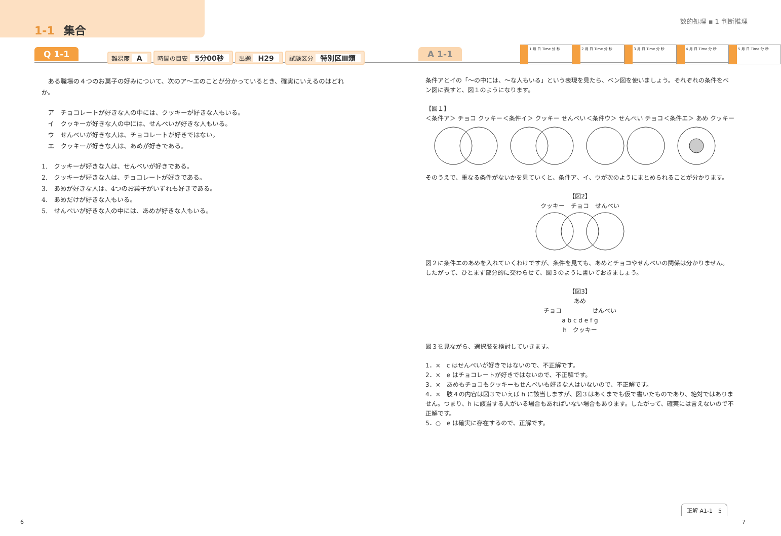1-1 集合
数的処理 ▪ 1 判断推理
Q 1-1
難易度 A 時間の目安 5分00秒 出題 H29 試験区分 特別区Ⅲ類
A 1-1
1 月 日 Time 分 秒 2 月 日 Time 分 秒 3 月 日 Time 分 秒 4 月 日 Time 分 秒 5 月 日 Time 分 秒
　ある職場の４つのお菓子の好みについて、次のア～エのことが分かっているとき、確実にいえるのはどれか。
　ア　チョコレートが好きな人の中には、クッキーが好きな人もいる。
　イ　クッキーが好きな人の中には、せんべいが好きな人もいる。
　ウ　せんべいが好きな人は、チョコレートが好きではない。
　エ　クッキーが好きな人は、あめが好きである。
1.　クッキーが好きな人は、せんべいが好きである。
2.　クッキーが好きな人は、チョコレートが好きである。
3.　あめが好きな人は、4つのお菓子がいずれも好きである。
4.　あめだけが好きな人もいる。
5.　せんべいが好きな人の中には、あめが好きな人もいる。
条件アとイの「～の中には、～な人もいる」という表現を見たら、ベン図を使いましょう。それぞれの条件をベン図に表すと、図１のようになります。
【図１】
＜条件ア＞ チョコ クッキー ＜条件イ＞ クッキー せんべい ＜条件ウ＞ せんべい チョコ ＜条件エ＞ あめ クッキー
そのうえで、重なる条件がないかを見ていくと、条件ア、イ、ウが次のようにまとめられることが分かります。
【図2】
クッキー　チョコ　せんべい
図２に条件エのあめを入れていくわけですが、条件を見ても、あめとチョコやせんべいの関係は分かりません。したがって、ひとまず部分的に交わらせて、図３のように書いておきましょう。
【図3】
あめ
チョコ　　　　　せんべい
a b c d e f g
h　クッキー
図３を見ながら、選択肢を検討していきます。
1．×　c はせんべいが好きではないので、不正解です。
2．×　e はチョコレートが好きではないので、不正解です。
3．×　あめもチョコもクッキーもせんべいも好きな人はいないので、不正解です。
4．×　肢４の内容は図３でいえば h に該当しますが、図３はあくまでも仮で書いたものであり、絶対ではありません。つまり、h に該当する人がいる場合もあればいない場合もあります。したがって、確実には言えないので不正解です。
5．○　e は確実に存在するので、正解です。
正解 A1-1　5
6 7